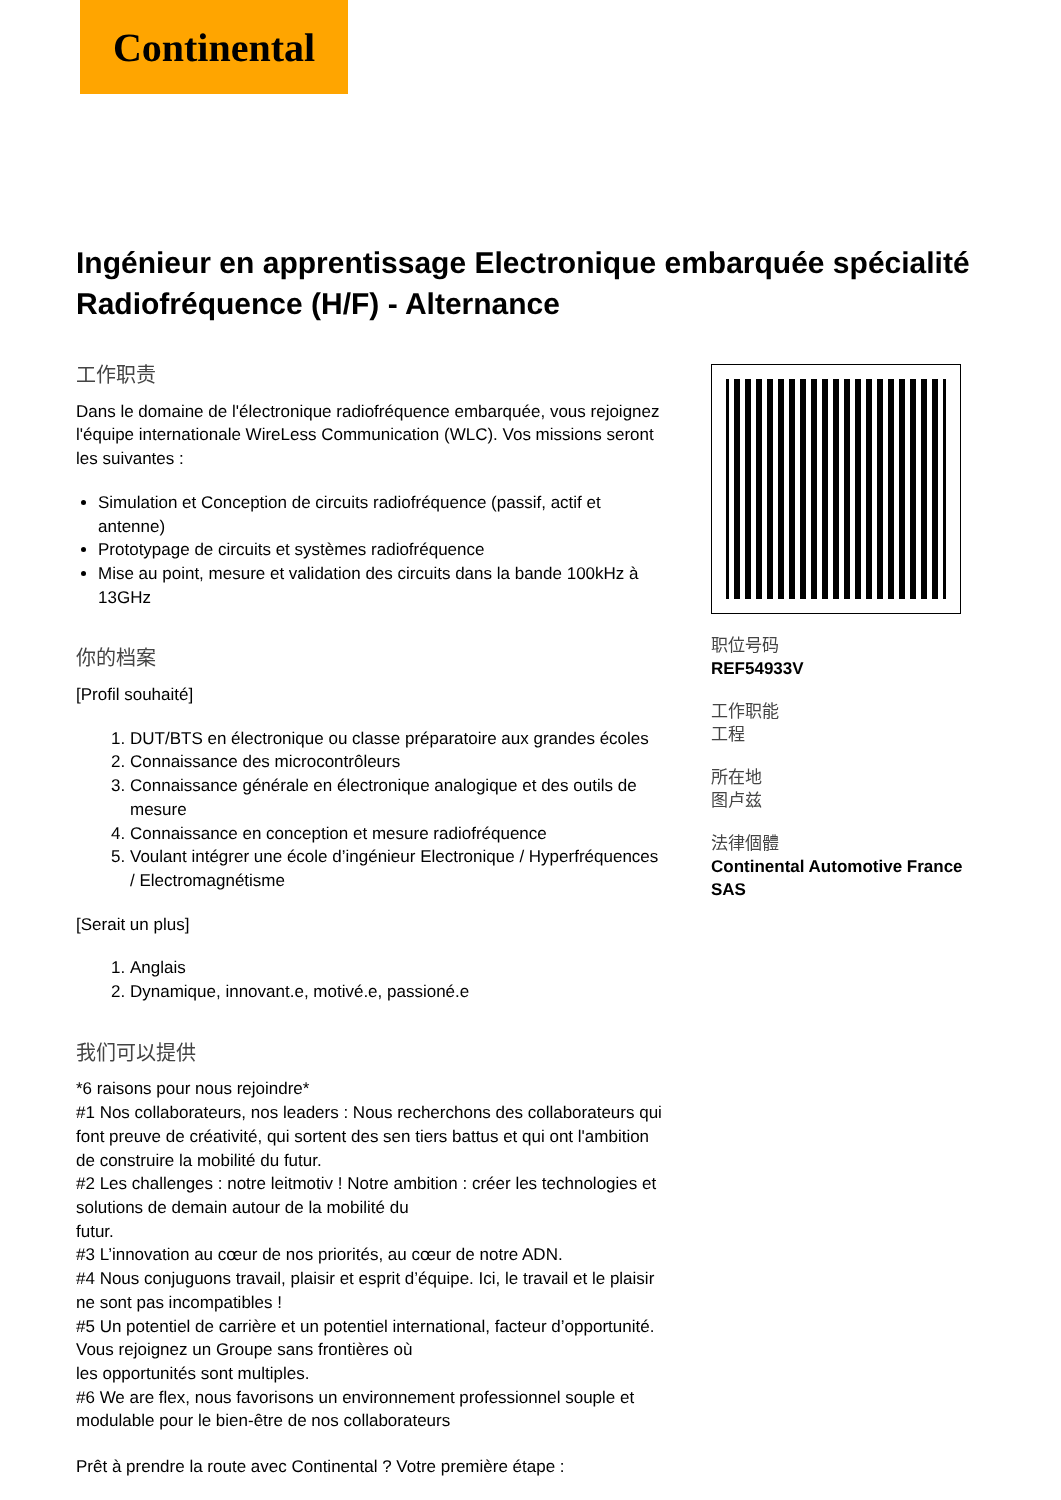Continental
Ingénieur en apprentissage Electronique embarquée spécialité Radiofréquence (H/F) - Alternance
工作职责
Dans le domaine de l'électronique radiofréquence embarquée, vous rejoignez l'équipe internationale WireLess Communication (WLC). Vos missions seront les suivantes :
Simulation et Conception de circuits radiofréquence (passif, actif et antenne)
Prototypage de circuits et systèmes radiofréquence
Mise au point, mesure et validation des circuits dans la bande 100kHz à 13GHz
你的档案
[Profil souhaité]
1. DUT/BTS en électronique ou classe préparatoire aux grandes écoles
2. Connaissance des microcontrôleurs
3. Connaissance générale en électronique analogique et des outils de mesure
4. Connaissance en conception et mesure radiofréquence
5. Voulant intégrer une école d’ingénieur Electronique / Hyperfréquences / Electromagnétisme
[Serait un plus]
1. Anglais
2. Dynamique, innovant.e, motivé.e, passioné.e
我们可以提供
*6 raisons pour nous rejoindre*
#1 Nos collaborateurs, nos leaders : Nous recherchons des collaborateurs qui font preuve de créativité, qui sortent des sen tiers battus et qui ont l'ambition de construire la mobilité du futur.
#2 Les challenges : notre leitmotiv ! Notre ambition : créer les technologies et solutions de demain autour de la mobilité du
futur.
#3 L’innovation au cœur de nos priorités, au cœur de notre ADN.
#4 Nous conjuguons travail, plaisir et esprit d’équipe. Ici, le travail et le plaisir ne sont pas incompatibles !
#5 Un potentiel de carrière et un potentiel international, facteur d’opportunité. Vous rejoignez un Groupe sans frontières où
les opportunités sont multiples.
#6 We are flex, nous favorisons un environnement professionnel souple et modulable pour le bien-être de nos collaborateurs
Prêt à prendre la route avec Continental ? Votre première étape :
职位号码
REF54933V
工作职能
工程
所在地
图卢兹
法律個體
Continental Automotive France SAS